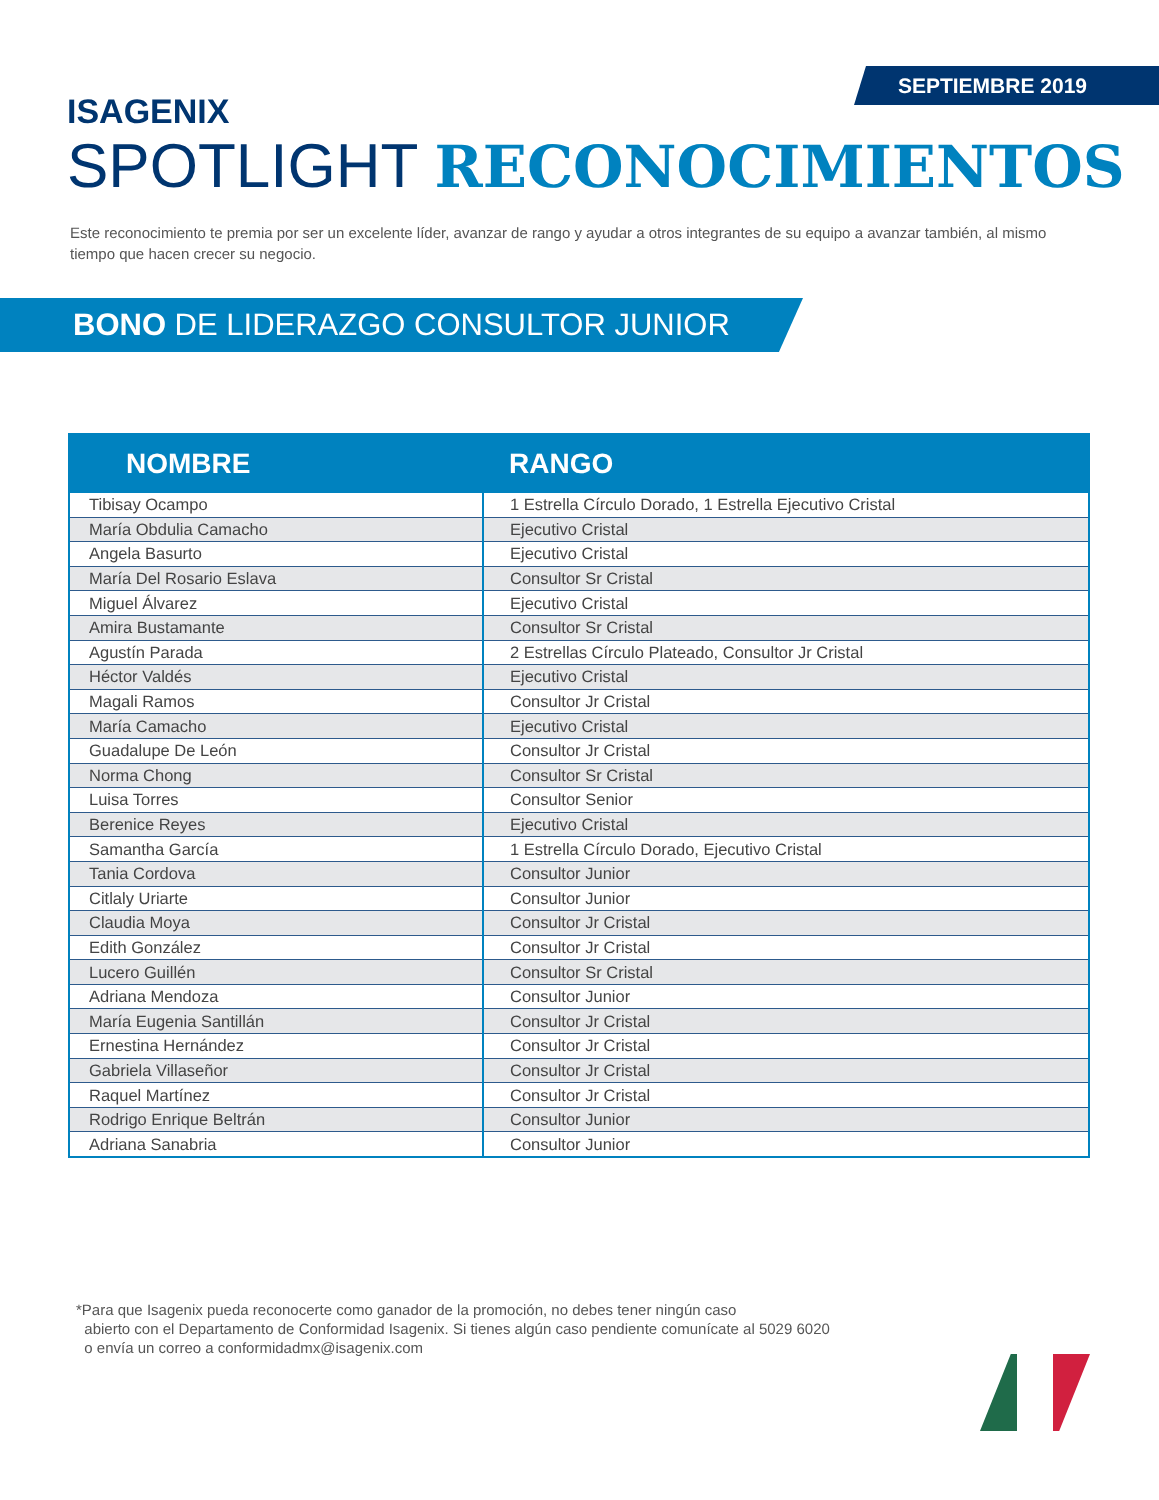SEPTIEMBRE 2019
ISAGENIX
SPOTLIGHT RECONOCIMIENTOS
Este reconocimiento te premia por ser un excelente líder, avanzar de rango y ayudar a otros integrantes de su equipo a avanzar también, al mismo tiempo que hacen crecer su negocio.
BONO DE LIDERAZGO CONSULTOR JUNIOR
| NOMBRE | RANGO |
| --- | --- |
| Tibisay Ocampo | 1 Estrella Círculo Dorado, 1 Estrella Ejecutivo Cristal |
| María Obdulia Camacho | Ejecutivo Cristal |
| Angela Basurto | Ejecutivo Cristal |
| María Del Rosario Eslava | Consultor Sr Cristal |
| Miguel Álvarez | Ejecutivo Cristal |
| Amira Bustamante | Consultor Sr Cristal |
| Agustín Parada | 2 Estrellas Círculo Plateado, Consultor Jr Cristal |
| Héctor Valdés | Ejecutivo Cristal |
| Magali Ramos | Consultor Jr Cristal |
| María Camacho | Ejecutivo Cristal |
| Guadalupe De León | Consultor Jr Cristal |
| Norma Chong | Consultor Sr Cristal |
| Luisa Torres | Consultor Senior |
| Berenice Reyes | Ejecutivo Cristal |
| Samantha García | 1 Estrella Círculo Dorado, Ejecutivo Cristal |
| Tania Cordova | Consultor Junior |
| Citlaly Uriarte | Consultor Junior |
| Claudia Moya | Consultor Jr Cristal |
| Edith González | Consultor Jr Cristal |
| Lucero Guillén | Consultor Sr Cristal |
| Adriana Mendoza | Consultor Junior |
| María Eugenia Santillán | Consultor Jr Cristal |
| Ernestina Hernández | Consultor Jr Cristal |
| Gabriela Villaseñor | Consultor Jr Cristal |
| Raquel Martínez | Consultor Jr Cristal |
| Rodrigo Enrique Beltrán | Consultor Junior |
| Adriana Sanabria | Consultor Junior |
*Para que Isagenix pueda reconocerte como ganador de la promoción, no debes tener ningún caso
abierto con el Departamento de Conformidad Isagenix. Si tienes algún caso pendiente comunícate al 5029 6020
o envía un correo a conformidadmx@isagenix.com